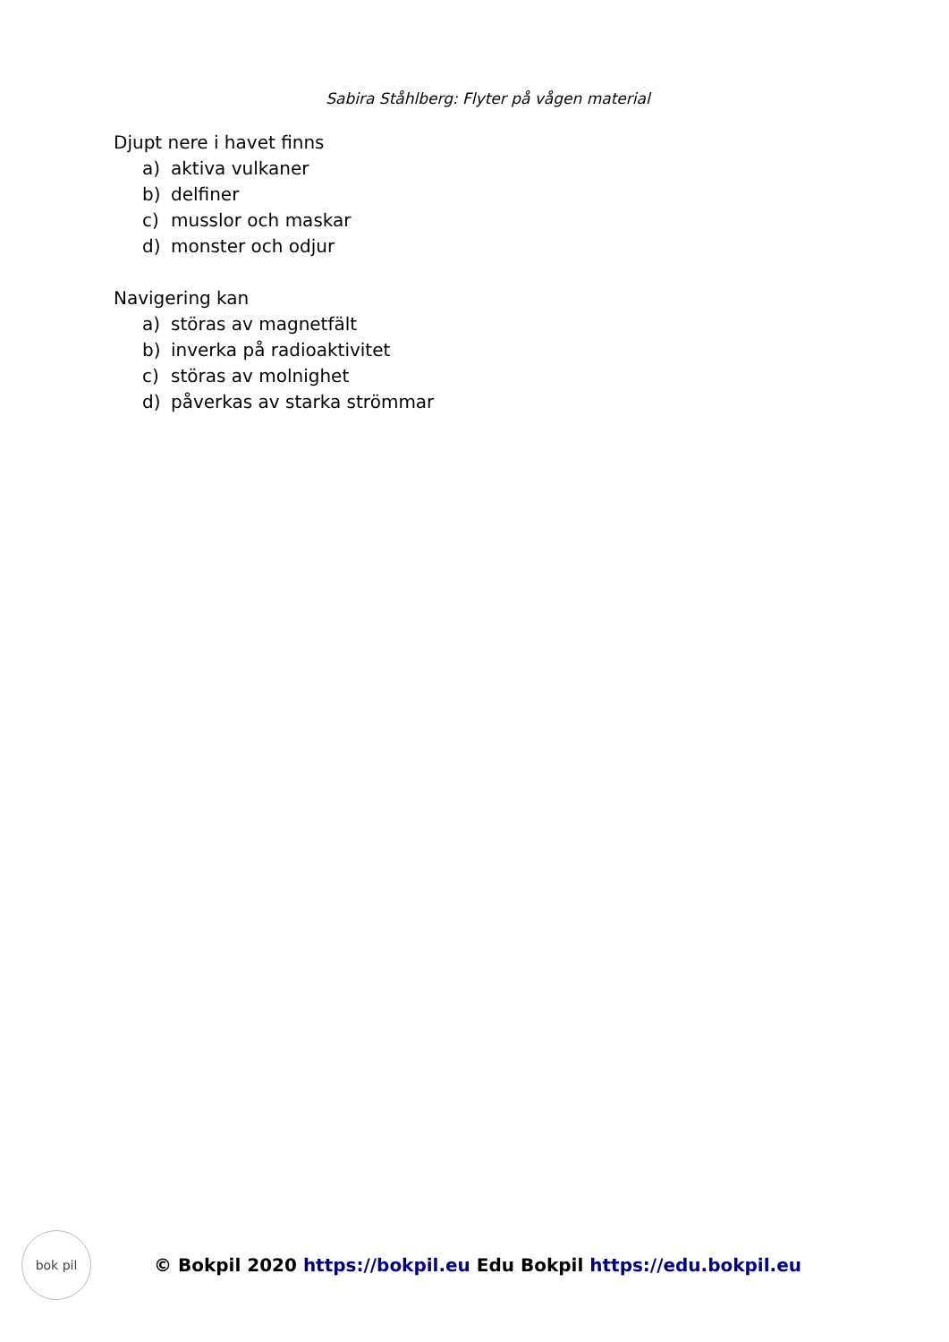Sabira Ståhlberg: Flyter på vågen material
Djupt nere i havet finns
a) aktiva vulkaner
b) delfiner
c) musslor och maskar
d) monster och odjur
Navigering kan
a) störas av magnetfält
b) inverka på radioaktivitet
c) störas av molnighet
d) påverkas av starka strömmar
bok pil
© Bokpil 2020 https://bokpil.eu Edu Bokpil https://edu.bokpil.eu